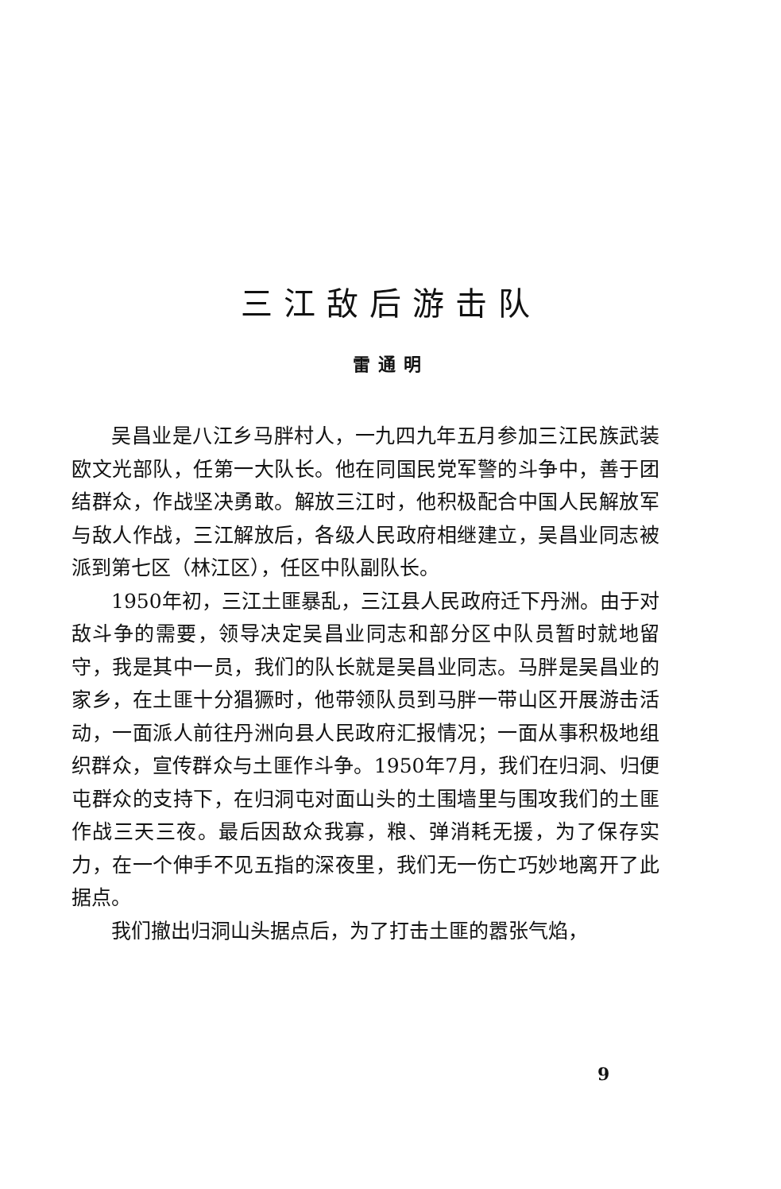三江敌后游击队
雷通明
吴昌业是八江乡马胖村人，一九四九年五月参加三江民族武装欧文光部队，任第一大队长。他在同国民党军警的斗争中，善于团结群众，作战坚决勇敢。解放三江时，他积极配合中国人民解放军与敌人作战，三江解放后，各级人民政府相继建立，吴昌业同志被派到第七区（林江区），任区中队副队长。
1950年初，三江土匪暴乱，三江县人民政府迁下丹洲。由于对敌斗争的需要，领导决定吴昌业同志和部分区中队员暂时就地留守，我是其中一员，我们的队长就是吴昌业同志。马胖是吴昌业的家乡，在土匪十分猖獗时，他带领队员到马胖一带山区开展游击活动，一面派人前往丹洲向县人民政府汇报情况；一面从事积极地组织群众，宣传群众与土匪作斗争。1950年7月，我们在归洞、归便屯群众的支持下，在归洞屯对面山头的土围墙里与围攻我们的土匪作战三天三夜。最后因敌众我寡，粮、弹消耗无援，为了保存实力，在一个伸手不见五指的深夜里，我们无一伤亡巧妙地离开了此据点。
我们撤出归洞山头据点后，为了打击土匪的嚣张气焰，
9